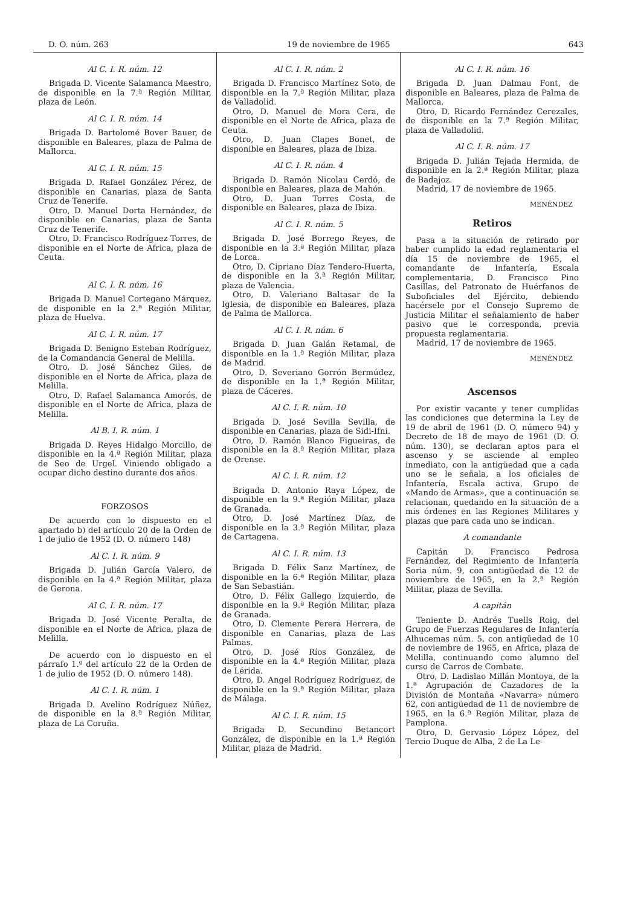D. O. núm. 263 19 de noviembre de 1965 643
Al C. I. R. núm. 12
Brigada D. Vicente Salamanca Maestro, de disponible en la 7.ª Región Militar, plaza de León.
Al C. I. R. núm. 14
Brigada D. Bartolomé Bover Bauer, de disponible en Baleares, plaza de Palma de Mallorca.
Al C. I. R. núm. 15
Brigada D. Rafael González Pérez, de disponible en Canarias, plaza de Santa Cruz de Tenerife.
Otro, D. Manuel Dorta Hernández, de disponible en Canarias, plaza de Santa Cruz de Tenerife.
Otro, D. Francisco Rodríguez Torres, de disponible en el Norte de Africa, plaza de Ceuta.
Al C. I. R. núm. 16
Brigada D. Manuel Cortegano Márquez, de disponible en la 2.ª Región Militar, plaza de Huelva.
Al C. I. R. núm. 17
Brigada D. Benigno Esteban Rodríguez, de la Comandancia General de Melilla.
Otro, D. José Sánchez Giles, de disponible en el Norte de Africa, plaza de Melilla.
Otro, D. Rafael Salamanca Amorós, de disponible en el Norte de Africa, plaza de Melilla.
Al B. I. R. núm. 1
Brigada D. Reyes Hidalgo Morcillo, de disponible en la 4.ª Región Militar, plaza de Seo de Urgel. Viniendo obligado a ocupar dicho destino durante dos años.
FORZOSOS
De acuerdo con lo dispuesto en el apartado b) del artículo 20 de la Orden de 1 de julio de 1952 (D. O. número 148)
Al C. I. R. núm. 9
Brigada D. Julián García Valero, de disponible en la 4.ª Región Militar, plaza de Gerona.
Al C. I. R. núm. 17
Brigada D. José Vicente Peralta, de disponible en el Norte de Africa, plaza de Melilla.
De acuerdo con lo dispuesto en el párrafo 1.º del artículo 22 de la Orden de 1 de julio de 1952 (D. O. número 148).
Al C. I. R. núm. 1
Brigada D. Avelino Rodríguez Núñez, de disponible en la 8.ª Región Militar, plaza de La Coruña.
Al C. I. R. núm. 2
Brigada D. Francisco Martínez Soto, de disponible en la 7.ª Región Militar, plaza de Valladolid.
Otro, D. Manuel de Mora Cera, de disponible en el Norte de Africa, plaza de Ceuta.
Otro, D. Juan Clapes Bonet, de disponible en Baleares, plaza de Ibiza.
Al C. I. R. núm. 4
Brigada D. Ramón Nicolau Cerdó, de disponible en Baleares, plaza de Mahón.
Otro, D. Juan Torres Costa, de disponible en Baleares, plaza de Ibiza.
Al C. I. R. núm. 5
Brigada D. José Borrego Reyes, de disponible en la 3.ª Región Militar, plaza de Lorca.
Otro, D. Cipriano Díaz Tendero-Huerta, de disponible en la 3.ª Región Militar, plaza de Valencia.
Otro, D. Valeriano Baltasar de la Iglesia, de disponible en Baleares, plaza de Palma de Mallorca.
Al C. I. R. núm. 6
Brigada D. Juan Galán Retamal, de disponible en la 1.ª Región Militar, plaza de Madrid.
Otro, D. Severiano Gorrón Bermúdez, de disponible en la 1.ª Región Militar, plaza de Cáceres.
Al C. I. R. núm. 10
Brigada D. José Sevilla Sevilla, de disponible en Canarias, plaza de Sidi-Ifni.
Otro, D. Ramón Blanco Figueiras, de disponible en la 8.ª Región Militar, plaza de Orense.
Al C. I. R. núm. 12
Brigada D. Antonio Raya López, de disponible en la 9.ª Región Militar, plaza de Granada.
Otro, D. José Martínez Díaz, de disponible en la 3.ª Región Militar, plaza de Cartagena.
Al C. I. R. núm. 13
Brigada D. Félix Sanz Martínez, de disponible en la 6.ª Región Militar, plaza de San Sebastián.
Otro, D. Félix Gallego Izquierdo, de disponible en la 9.ª Región Militar, plaza de Granada.
Otro, D. Clemente Perera Herrera, de disponible en Canarias, plaza de Las Palmas.
Otro, D. José Ríos González, de disponible en la 4.ª Región Militar, plaza de Lérida.
Otro, D. Angel Rodríguez Rodríguez, de disponible en la 9.ª Región Militar, plaza de Málaga.
Al C. I. R. núm. 15
Brigada D. Secundino Betancort González, de disponible en la 1.ª Región Militar, plaza de Madrid.
Al C. I. R. núm. 16
Brigada D. Juan Dalmau Font, de disponible en Baleares, plaza de Palma de Mallorca.
Otro, D. Ricardo Fernández Cerezales, de disponible en la 7.ª Región Militar, plaza de Valladolid.
Al C. I. R. núm. 17
Brigada D. Julián Tejada Hermida, de disponible en la 2.ª Región Militar, plaza de Badajoz.
Madrid, 17 de noviembre de 1965.
MENÉNDEZ
Retiros
Pasa a la situación de retirado por haber cumplido la edad reglamentaria el día 15 de noviembre de 1965, el comandante de Infantería, Escala complementaria, D. Francisco Pino Casillas, del Patronato de Huérfanos de Suboficiales del Ejército, debiendo hacérsele por el Consejo Supremo de Justicia Militar el señalamiento de haber pasivo que le corresponda, previa propuesta reglamentaria.
Madrid, 17 de noviembre de 1965.
MENÉNDEZ
Ascensos
Por existir vacante y tener cumplidas las condiciones que determina la Ley de 19 de abril de 1961 (D. O. número 94) y Decreto de 18 de mayo de 1961 (D. O. núm. 130), se declaran aptos para el ascenso y se asciende al empleo inmediato, con la antigüedad que a cada uno se le señala, a los oficiales de Infantería, Escala activa, Grupo de «Mando de Armas», que a continuación se relacionan, quedando en la situación de a mis órdenes en las Regiones Militares y plazas que para cada uno se indican.
A comandante
Capitán D. Francisco Pedrosa Fernández, del Regimiento de Infantería Soria núm. 9, con antigüedad de 12 de noviembre de 1965, en la 2.ª Región Militar, plaza de Sevilla.
A capitán
Teniente D. Andrés Tuells Roig, del Grupo de Fuerzas Regulares de Infantería Alhucemas núm. 5, con antigüedad de 10 de noviembre de 1965, en Africa, plaza de Melilla, continuando como alumno del curso de Carros de Combate.
Otro, D. Ladislao Millán Montoya, de la 1.ª Agrupación de Cazadores de la División de Montaña «Navarra» número 62, con antigüedad de 11 de noviembre de 1965, en la 6.ª Región Militar, plaza de Pamplona.
Otro, D. Gervasio López López, del Tercio Duque de Alba, 2 de La Le-